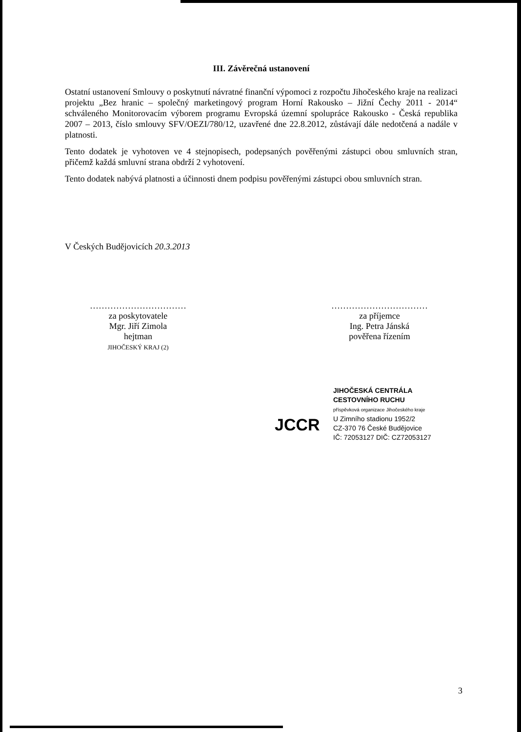III. Závěrečná ustanovení
Ostatní ustanovení Smlouvy o poskytnutí návratné finanční výpomoci z rozpočtu Jihočeského kraje na realizaci projektu „Bez hranic – společný marketingový program Horní Rakousko – Jižní Čechy 2011 - 2014“ schváleného Monitorovacím výborem programu Evropská územní spolupráce Rakousko - Česká republika 2007 – 2013, číslo smlouvy SFV/OEZI/780/12, uzavřené dne 22.8.2012, zůstávají dále nedotčená a nadále v platnosti.
Tento dodatek je vyhotoven ve 4 stejnopisech, podepsaných pověřenými zástupci obou smluvních stran, přičemž každá smluvní strana obdrží 2 vyhotovení.
Tento dodatek nabývá platnosti a účinnosti dnem podpisu pověřenými zástupci obou smluvních stran.
V Českých Budějovicích 20.3.2013
……………………………
za poskytovatele
Mgr. Jiří Zimola
hejtman
JIHOČESKÝ KRAJ (2)
……………………………
za příjemce
Ing. Petra Jánská
pověřena řízením
JCCR
JIHOČESKÁ CENTRÁLA
CESTOVNÍHO RUCHU
příspěvková organizace Jihočeského kraje
U Zimního stadionu 1952/2
CZ-370 76 České Budějovice
IČ: 72053127 DIČ: CZ72053127
3